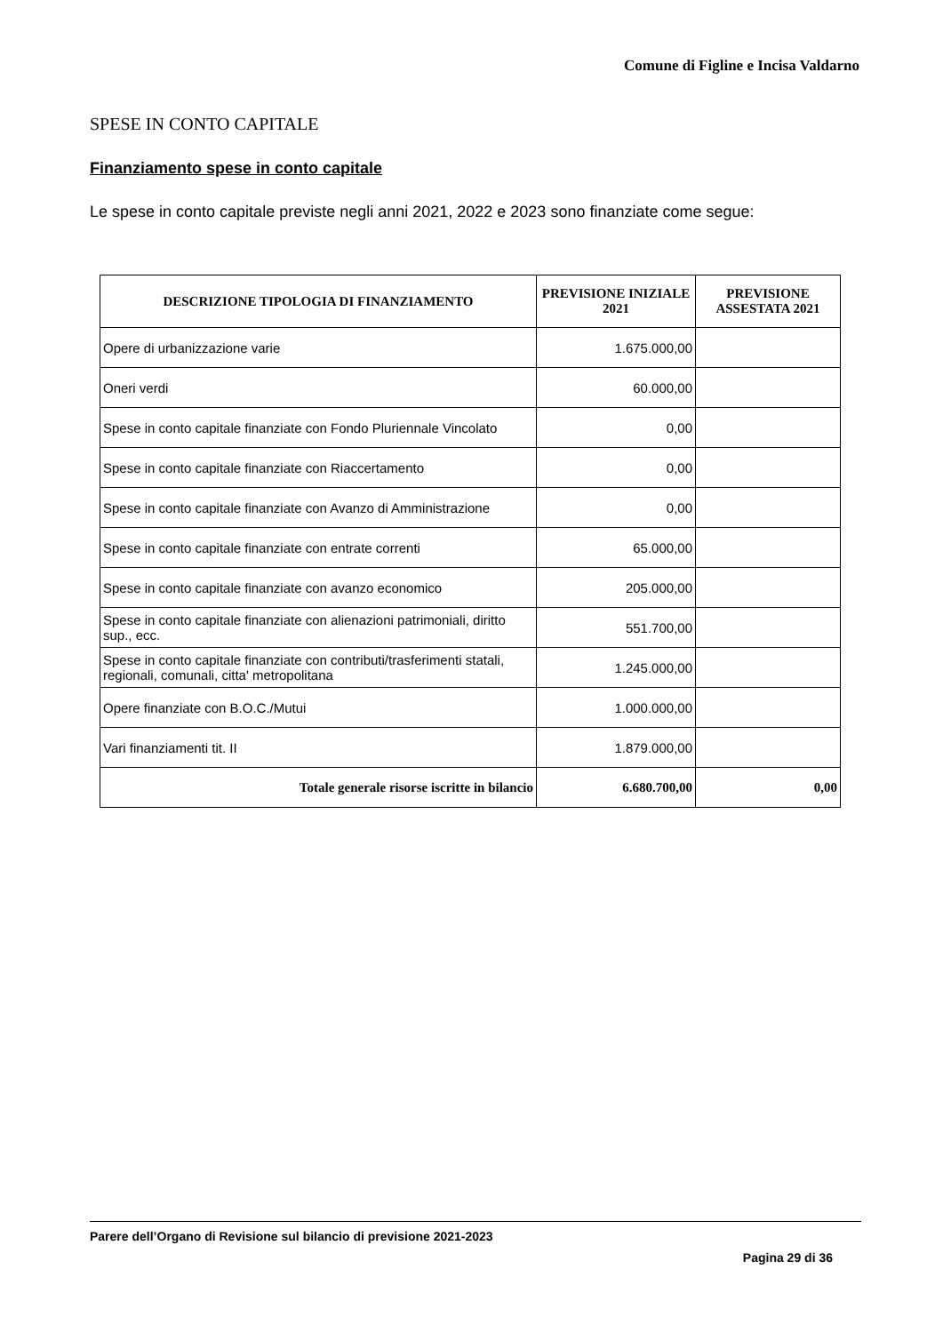Comune di Figline e Incisa Valdarno
SPESE IN CONTO CAPITALE
Finanziamento spese in conto capitale
Le spese in conto capitale previste negli anni 2021, 2022 e 2023 sono finanziate come segue:
| DESCRIZIONE TIPOLOGIA DI FINANZIAMENTO | PREVISIONE INIZIALE 2021 | PREVISIONE ASSESTATA 2021 |
| --- | --- | --- |
| Opere di urbanizzazione varie | 1.675.000,00 | |
| Oneri verdi | 60.000,00 | |
| Spese in conto capitale finanziate con Fondo Pluriennale Vincolato | 0,00 | |
| Spese in conto capitale finanziate con Riaccertamento | 0,00 | |
| Spese in conto capitale finanziate con Avanzo di Amministrazione | 0,00 | |
| Spese in conto capitale finanziate con entrate correnti | 65.000,00 | |
| Spese in conto capitale finanziate con avanzo economico | 205.000,00 | |
| Spese in conto capitale finanziate con alienazioni patrimoniali, diritto sup., ecc. | 551.700,00 | |
| Spese in conto capitale finanziate con contributi/trasferimenti statali, regionali, comunali, citta' metropolitana | 1.245.000,00 | |
| Opere finanziate con B.O.C./Mutui | 1.000.000,00 | |
| Vari finanziamenti tit. II | 1.879.000,00 | |
| Totale generale risorse iscritte in bilancio | 6.680.700,00 | 0,00 |
Parere dell’Organo di Revisione sul bilancio di previsione 2021-2023
Pagina 29 di 36